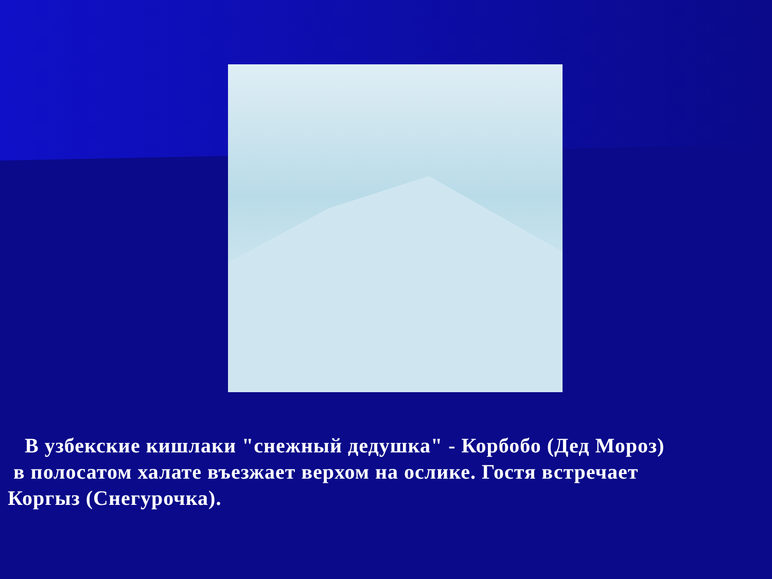В узбекские кишлаки "снежный дедушка" - Корбобо (Дед Мороз)
в полосатом халате въезжает верхом на ослике. Гостя встречает
Коргыз (Снегурочка).